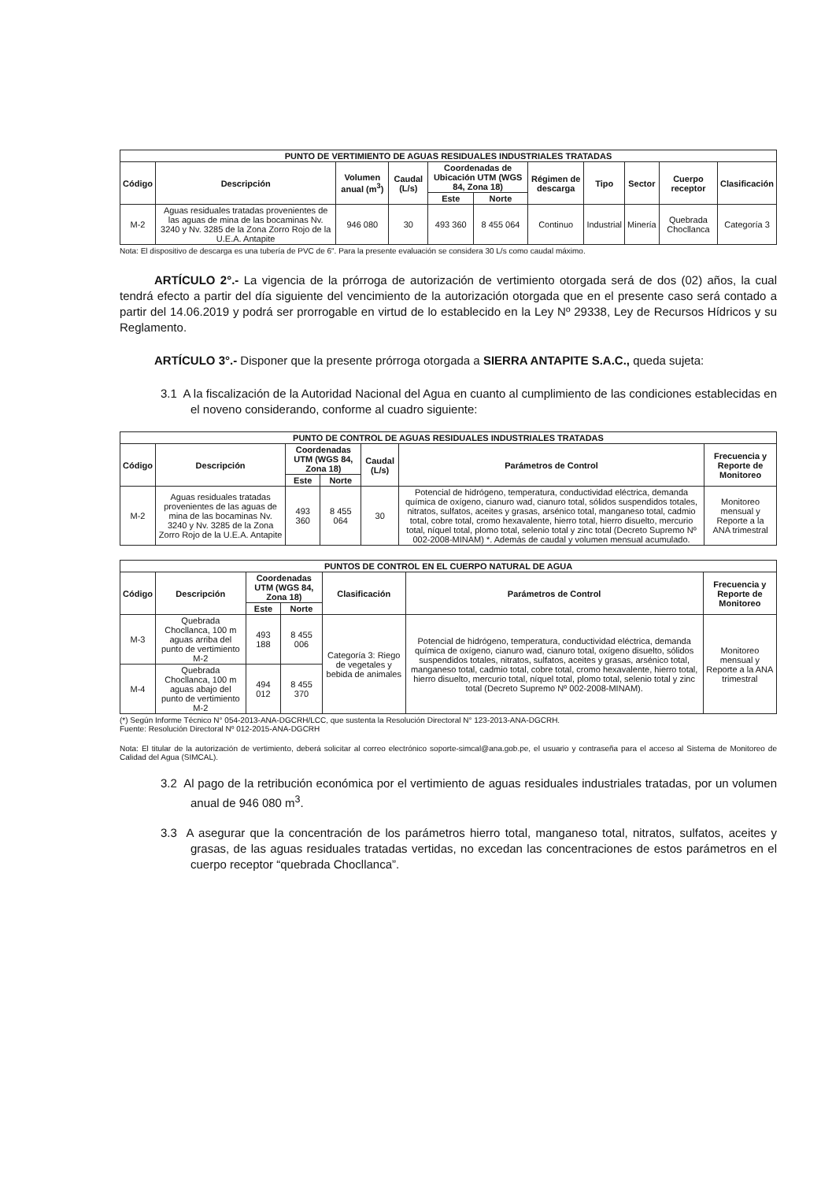| PUNTO DE VERTIMIENTO DE AGUAS RESIDUALES INDUSTRIALES TRATADAS | | | | | | | | | | |
| --- | --- | --- | --- | --- | --- | --- | --- | --- | --- | --- |
| Código | Descripción | Volumen anual (m<sup>3</sup>) | Caudal (L/s) | Coordenadas de Ubicación UTM (WGS 84, Zona 18) | | Régimen de descarga | Tipo | Sector | Cuerpo receptor | Clasificación |
| | | | | Este | Norte | | | | | |
| M-2 | Aguas residuales tratadas provenientes de las aguas de mina de las bocaminas Nv. 3240 y Nv. 3285 de la Zona Zorro Rojo de la U.E.A. Antapite | 946 080 | 30 | 493 360 | 8 455 064 | Continuo | Industrial | Minería | Quebrada Chocllanca | Categoría 3 |
Nota: El dispositivo de descarga es una tubería de PVC de 6". Para la presente evaluación se considera 30 L/s como caudal máximo.
ARTÍCULO 2°.- La vigencia de la prórroga de autorización de vertimiento otorgada será de dos (02) años, la cual tendrá efecto a partir del día siguiente del vencimiento de la autorización otorgada que en el presente caso será contado a partir del 14.06.2019 y podrá ser prorrogable en virtud de lo establecido en la Ley Nº 29338, Ley de Recursos Hídricos y su Reglamento.
ARTÍCULO 3°.- Disponer que la presente prórroga otorgada a SIERRA ANTAPITE S.A.C., queda sujeta:
3.1 A la fiscalización de la Autoridad Nacional del Agua en cuanto al cumplimiento de las condiciones establecidas en el noveno considerando, conforme al cuadro siguiente:
| PUNTO DE CONTROL DE AGUAS RESIDUALES INDUSTRIALES TRATADAS | | | | | | |
| --- | --- | --- | --- | --- | --- | --- |
| Código | Descripción | Coordenadas UTM (WGS 84, Zona 18) | | Caudal (L/s) | Parámetros de Control | Frecuencia y Reporte de Monitoreo |
| | | Este | Norte | | | |
| M-2 | Aguas residuales tratadas provenientes de las aguas de mina de las bocaminas Nv. 3240 y Nv. 3285 de la Zona Zorro Rojo de la U.E.A. Antapite | 493 360 | 8 455 064 | 30 | Potencial de hidrógeno, temperatura, conductividad eléctrica, demanda química de oxígeno, cianuro wad, cianuro total, sólidos suspendidos totales, nitratos, sulfatos, aceites y grasas, arsénico total, manganeso total, cadmio total, cobre total, cromo hexavalente, hierro total, hierro disuelto, mercurio total, níquel total, plomo total, selenio total y zinc total (Decreto Supremo Nº 002-2008-MINAM) *. Además de caudal y volumen mensual acumulado. | Monitoreo mensual y Reporte a la ANA trimestral |
| PUNTOS DE CONTROL EN EL CUERPO NATURAL DE AGUA | | | | | | |
| --- | --- | --- | --- | --- | --- | --- |
| Código | Descripción | Coordenadas UTM (WGS 84, Zona 18) | | Clasificación | Parámetros de Control | Frecuencia y Reporte de Monitoreo |
| | | Este | Norte | | | |
| M-3 | Quebrada Chocllanca, 100 m aguas arriba del punto de vertimiento M-2 | 493 188 | 8 455 006 | Categoría 3: Riego de vegetales y bebida de animales | Potencial de hidrógeno, temperatura, conductividad eléctrica, demanda química de oxígeno, cianuro wad, cianuro total, oxígeno disuelto, sólidos suspendidos totales, nitratos, sulfatos, aceites y grasas, arsénico total, manganeso total, cadmio total, cobre total, cromo hexavalente, hierro total, hierro disuelto, mercurio total, níquel total, plomo total, selenio total y zinc total (Decreto Supremo Nº 002-2008-MINAM). | Monitoreo mensual y Reporte a la ANA trimestral |
| M-4 | Quebrada Chocllanca, 100 m aguas abajo del punto de vertimiento M-2 | 494 012 | 8 455 370 | | | |
(*) Según Informe Técnico N° 054-2013-ANA-DGCRH/LCC, que sustenta la Resolución Directoral N° 123-2013-ANA-DGCRH.
Fuente: Resolución Directoral Nº 012-2015-ANA-DGCRH
Nota: El titular de la autorización de vertimiento, deberá solicitar al correo electrónico soporte-simcal@ana.gob.pe, el usuario y contraseña para el acceso al Sistema de Monitoreo de Calidad del Agua (SIMCAL).
3.2 Al pago de la retribución económica por el vertimiento de aguas residuales industriales tratadas, por un volumen anual de 946 080 m<sup>3</sup>.
3.3 A asegurar que la concentración de los parámetros hierro total, manganeso total, nitratos, sulfatos, aceites y grasas, de las aguas residuales tratadas vertidas, no excedan las concentraciones de estos parámetros en el cuerpo receptor “quebrada Chocllanca”.